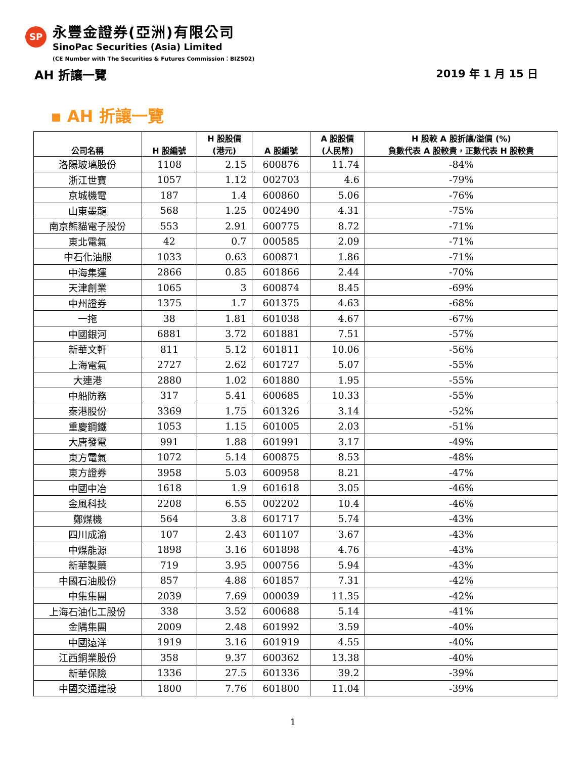SP
永豐金證券(亞洲)有限公司
SinoPac Securities (Asia) Limited
(CE Number with The Securities & Futures Commission：BIZ502)
AH 折讓一覽 2019 年 1 月 15 日
▪ AH 折讓一覽
| 公司名稱 | H 股編號 | H 股股價 (港元) | A 股編號 | A 股股價 (人民幣) | H 股較 A 股折讓/溢價 (%) 負數代表 A 股較貴，正數代表 H 股較貴 |
| --- | --- | --- | --- | --- | --- |
| 洛陽玻璃股份 | 1108 | 2.15 | 600876 | 11.74 | -84% |
| 浙江世寶 | 1057 | 1.12 | 002703 | 4.6 | -79% |
| 京城機電 | 187 | 1.4 | 600860 | 5.06 | -76% |
| 山東墨龍 | 568 | 1.25 | 002490 | 4.31 | -75% |
| 南京熊貓電子股份 | 553 | 2.91 | 600775 | 8.72 | -71% |
| 東北電氣 | 42 | 0.7 | 000585 | 2.09 | -71% |
| 中石化油服 | 1033 | 0.63 | 600871 | 1.86 | -71% |
| 中海集運 | 2866 | 0.85 | 601866 | 2.44 | -70% |
| 天津創業 | 1065 | 3 | 600874 | 8.45 | -69% |
| 中州證券 | 1375 | 1.7 | 601375 | 4.63 | -68% |
| 一拖 | 38 | 1.81 | 601038 | 4.67 | -67% |
| 中國銀河 | 6881 | 3.72 | 601881 | 7.51 | -57% |
| 新華文軒 | 811 | 5.12 | 601811 | 10.06 | -56% |
| 上海電氣 | 2727 | 2.62 | 601727 | 5.07 | -55% |
| 大連港 | 2880 | 1.02 | 601880 | 1.95 | -55% |
| 中船防務 | 317 | 5.41 | 600685 | 10.33 | -55% |
| 秦港股份 | 3369 | 1.75 | 601326 | 3.14 | -52% |
| 重慶鋼鐵 | 1053 | 1.15 | 601005 | 2.03 | -51% |
| 大唐發電 | 991 | 1.88 | 601991 | 3.17 | -49% |
| 東方電氣 | 1072 | 5.14 | 600875 | 8.53 | -48% |
| 東方證券 | 3958 | 5.03 | 600958 | 8.21 | -47% |
| 中國中冶 | 1618 | 1.9 | 601618 | 3.05 | -46% |
| 金風科技 | 2208 | 6.55 | 002202 | 10.4 | -46% |
| 鄭煤機 | 564 | 3.8 | 601717 | 5.74 | -43% |
| 四川成渝 | 107 | 2.43 | 601107 | 3.67 | -43% |
| 中煤能源 | 1898 | 3.16 | 601898 | 4.76 | -43% |
| 新華製藥 | 719 | 3.95 | 000756 | 5.94 | -43% |
| 中國石油股份 | 857 | 4.88 | 601857 | 7.31 | -42% |
| 中集集團 | 2039 | 7.69 | 000039 | 11.35 | -42% |
| 上海石油化工股份 | 338 | 3.52 | 600688 | 5.14 | -41% |
| 金隅集團 | 2009 | 2.48 | 601992 | 3.59 | -40% |
| 中國遠洋 | 1919 | 3.16 | 601919 | 4.55 | -40% |
| 江西銅業股份 | 358 | 9.37 | 600362 | 13.38 | -40% |
| 新華保險 | 1336 | 27.5 | 601336 | 39.2 | -39% |
| 中國交通建設 | 1800 | 7.76 | 601800 | 11.04 | -39% |
1